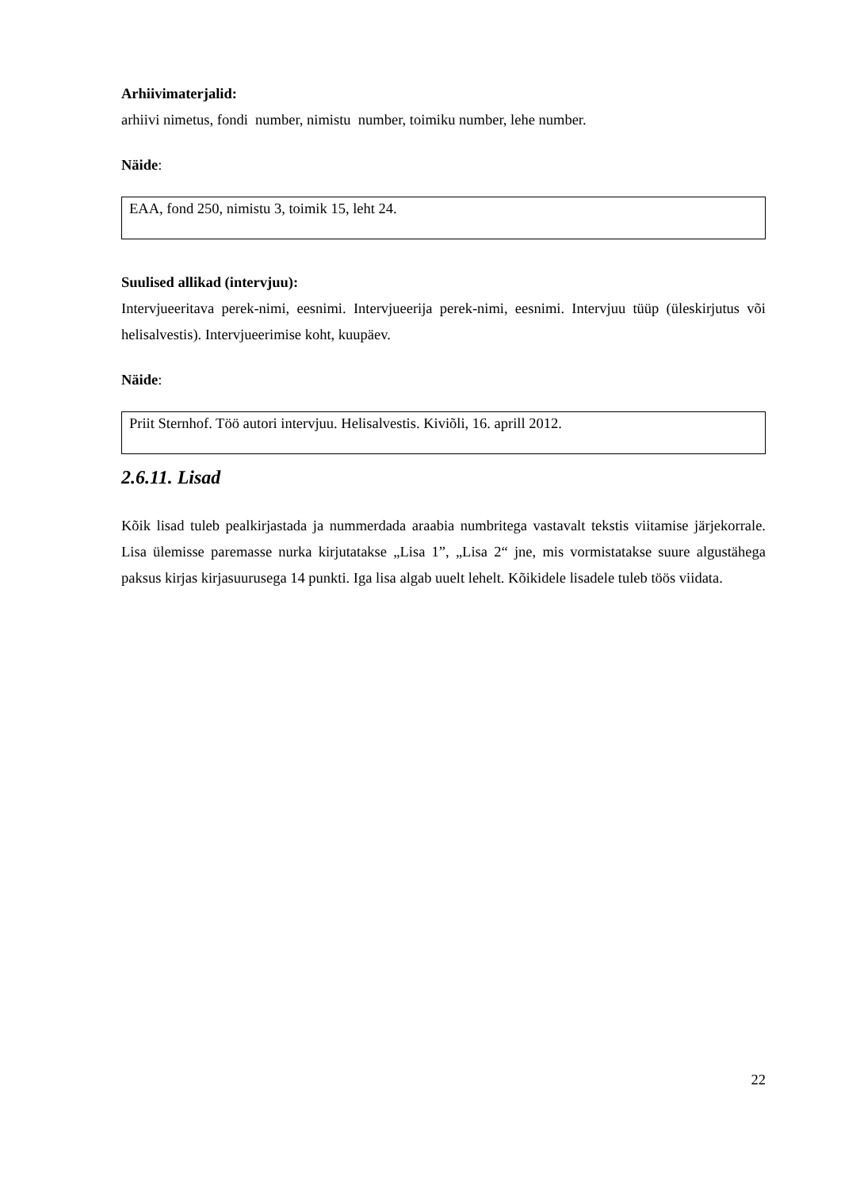Arhiivimaterjalid:
arhiivi nimetus, fondi number, nimistu number, toimiku number, lehe number.
Näide:
EAA, fond 250, nimistu 3, toimik 15, leht 24.
Suulised allikad (intervjuu):
Intervjueeritava perek-nimi, eesnimi. Intervjueerija perek-nimi, eesnimi. Intervjuu tüüp (üleskirjutus või helisalvestis). Intervjueerimise koht, kuupäev.
Näide:
Priit Sternhof. Töö autori intervjuu. Helisalvestis. Kiviõli, 16. aprill 2012.
2.6.11. Lisad
Kõik lisad tuleb pealkirjastada ja nummerdada araabia numbritega vastavalt tekstis viitamise järjekorrale. Lisa ülemisse paremasse nurka kirjutatakse „Lisa 1”, „Lisa 2“ jne, mis vormistatakse suure algustähega paksus kirjas kirjasuurusega 14 punkti. Iga lisa algab uuelt lehelt. Kõikidele lisadele tuleb töös viidata.
22